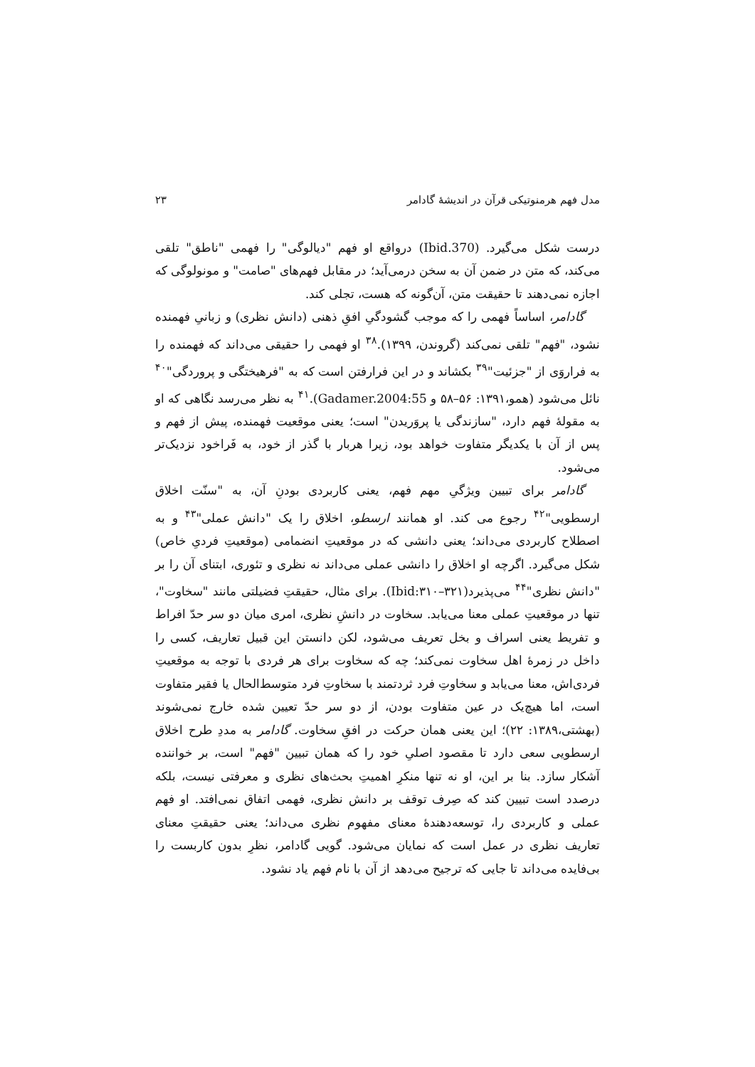مدل فهم هرمنوتیکی قرآن در اندیشهٔ گادامر ۲۳
درست شکل می‌گیرد. (Ibid.370) درواقع او فهم "دیالوگی" را فهمی "ناطق" تلقی می‌کند، که متن در ضمن آن به سخن درمی‌آید؛ در مقابل فهم‌های "صامت" و مونولوگی که اجازه نمی‌دهند تا حقیقت متن، آن‌گونه که هست، تجلی کند.
گادامر، اساساً فهمی را که موجب گشودگیِ افقِ ذهنی (دانش نظری) و زبانیِ فهمنده نشود، "فهم" تلقی نمی‌کند (گروندن، ۱۳۹۹).<sup>۳۸</sup> او فهمی را حقیقی می‌داند که فهمنده را به فراروَی از "جزئیت"<sup>۳۹</sup> بکشاند و در این فرارفتن است که به "فرهیختگی و پرورد‌گی"<sup>۴۰</sup> نائل می‌شود (همو،۱۳۹۱: ۵۶–۵۸ و Gadamer.2004:55).<sup>۴۱</sup> به نظر می‌رسد نگاهی که او به مقولهٔ فهم دارد، "سازندگی یا پروَریدن" است؛ یعنی موقعیت فهمنده، پیش از فهم و پس از آن با یکدیگر متفاوت خواهد بود، زیرا هربار با گذر از خود، به فَراخود نزدیک‌تر می‌شود.
گادامر برای تبیین ویژگیِ مهم فهم، یعنی کاربردی بودنِ آن، به "سنّت اخلاق ارسطویی"<sup>۴۲</sup> رجوع می کند. او همانند ارسطو، اخلاق را یک "دانش عملی"<sup>۴۳</sup> و به اصطلاح کاربردی می‌داند؛ یعنی دانشی که در موقعیتِ انضمامی (موقعیتِ فردیِ خاص) شکل می‌گیرد. اگرچه او اخلاق را دانشی عملی می‌داند نه نظری و تئوری، ابتنای آن را بر "دانش نظری"<sup>۴۴</sup> می‌پذیرد(Ibid:۳۱۰–۳۲۱). برای مثال، حقیقتِ فضیلتی مانند "سخاوت"، تنها در موقعیتِ عملی معنا می‌یابد. سخاوت در دانشِ نظری، امری میان دو سر حدّ افراط و تفریط یعنی اسراف و بخل تعریف می‌شود، لکن دانستن این قبیل تعاریف، کسی را داخل در زمرهٔ اهل سخاوت نمی‌کند؛ چه که سخاوت برای هر فردی با توجه به موقعیتِ فردی‌اش، معنا می‌یابد و سخاوتِ فرد ثردتمند با سخاوتِ فرد متوسط‌الحال یا فقیر متفاوت است، اما هیچ‌یک در عین متفاوت بودن، از دو سر حدّ تعیین شده خارج نمی‌شوند (بهشتی،۱۳۸۹: ۲۲)؛ این یعنی همان حرکت در افقِ سخاوت. گادامر به مددِ طرح اخلاق ارسطویی سعی دارد تا مقصود اصلیِ خود را که همان تبیین "فهم" است، بر خواننده آشکار سازد. بنا بر این، او نه تنها منکرِ اهمیتِ بحث‌های نظری و معرفتی نیست، بلکه درصدد است تبیین کند که صِرف توقف بر دانش نظری، فهمی اتفاق نمی‌افتد. او فهم عملی و کاربردی را، توسعه‌دهندهٔ معنای مفهوم نظری می‌داند؛ یعنی حقیقتِ معنای تعاریف نظری در عمل است که نمایان می‌شود. گویی گادامر، نظرِ بدون کاربست را بی‌فایده می‌داند تا جایی که ترجیح می‌دهد از آن با نام فهم یاد نشود.